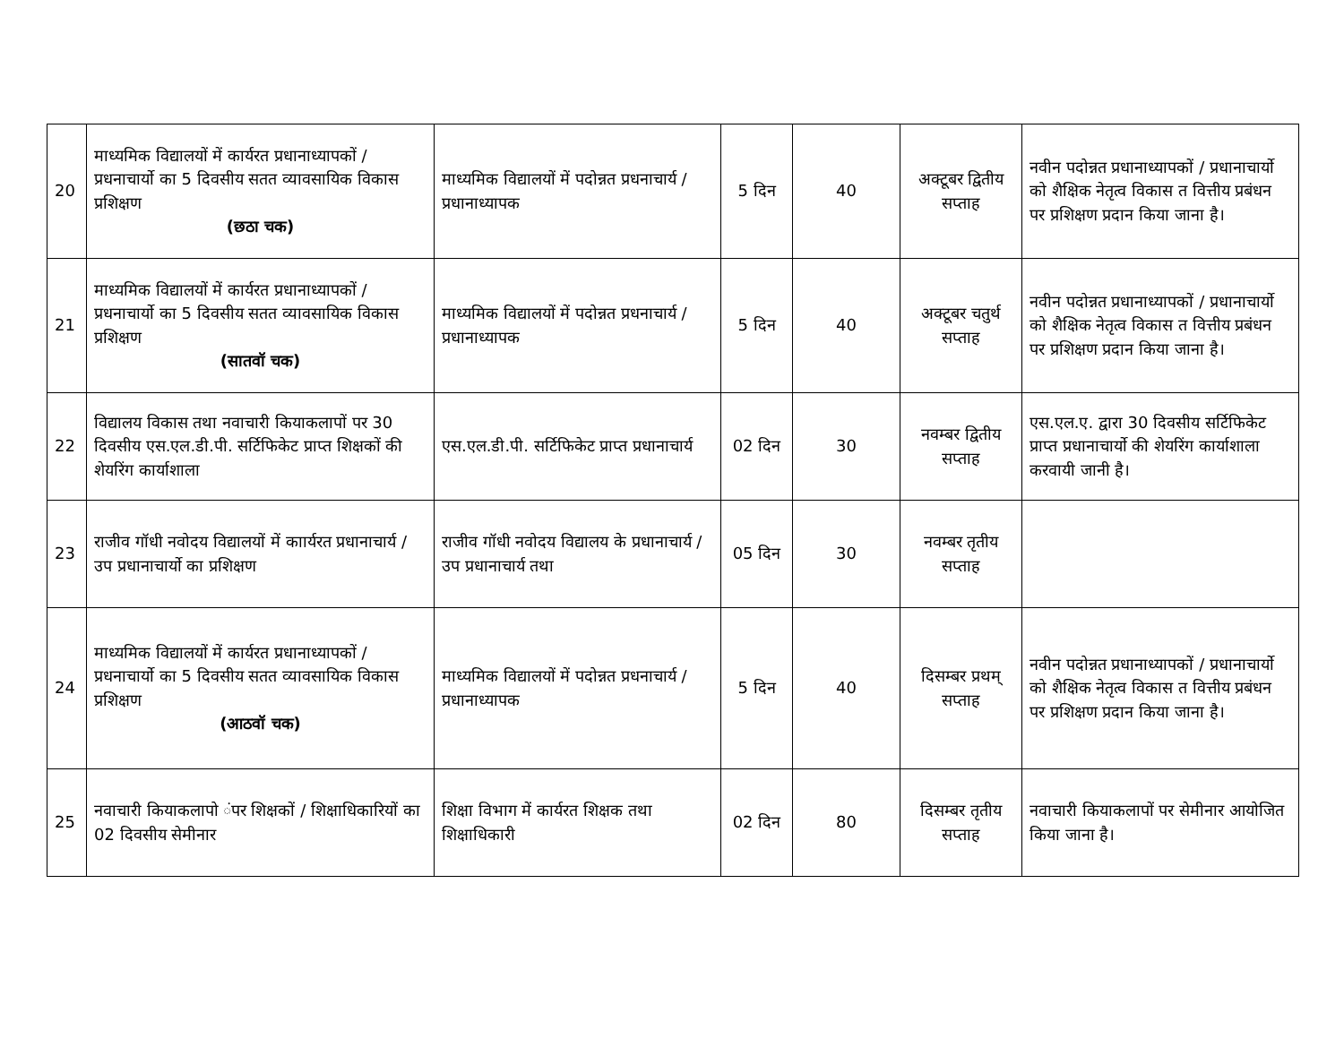| 20 | माध्यमिक विद्यालयों में कार्यरत प्रधानाध्यापकों / प्रधनाचार्यो का 5 दिवसीय सतत व्यावसायिक विकास प्रशिक्षण (छठा चक) | माध्यमिक विद्यालयों में पदोन्नत प्रधनाचार्य / प्रधानाध्यापक | 5 दिन | 40 | अक्टूबर द्वितीय सप्ताह | नवीन पदोन्नत प्रधानाध्यापकों / प्रधानाचार्यो को शैक्षिक नेतृत्व विकास त वित्तीय प्रबंधन पर प्रशिक्षण प्रदान किया जाना है। |
| 21 | माध्यमिक विद्यालयों में कार्यरत प्रधानाध्यापकों / प्रधनाचार्यो का 5 दिवसीय सतत व्यावसायिक विकास प्रशिक्षण (सातवॉ चक) | माध्यमिक विद्यालयों में पदोन्नत प्रधनाचार्य / प्रधानाध्यापक | 5 दिन | 40 | अक्टूबर चतुर्थ सप्ताह | नवीन पदोन्नत प्रधानाध्यापकों / प्रधानाचार्यो को शैक्षिक नेतृत्व विकास त वित्तीय प्रबंधन पर प्रशिक्षण प्रदान किया जाना है। |
| 22 | विद्यालय विकास तथा नवाचारी कियाकलापों पर 30 दिवसीय एस.एल.डी.पी. सर्टिफिकेट प्राप्त शिक्षकों की शेयरिंग कार्याशाला | एस.एल.डी.पी. सर्टिफिकेट प्राप्त प्रधानाचार्य | 02 दिन | 30 | नवम्बर द्वितीय सप्ताह | एस.एल.ए. द्वारा 30 दिवसीय सर्टिफिकेट प्राप्त प्रधानाचार्यो की शेयरिंग कार्याशाला करवायी जानी है। |
| 23 | राजीव गॉधी नवोदय विद्यालयों में काार्यरत प्रधानाचार्य / उप प्रधानाचार्यो का प्रशिक्षण | राजीव गॉधी नवोदय विद्यालय के प्रधानाचार्य / उप प्रधानाचार्य तथा | 05 दिन | 30 | नवम्बर तृतीय सप्ताह | |
| 24 | माध्यमिक विद्यालयों में कार्यरत प्रधानाध्यापकों / प्रधनाचार्यो का 5 दिवसीय सतत व्यावसायिक विकास प्रशिक्षण (आठवॉ चक) | माध्यमिक विद्यालयों में पदोन्नत प्रधनाचार्य / प्रधानाध्यापक | 5 दिन | 40 | दिसम्बर प्रथम् सप्ताह | नवीन पदोन्नत प्रधानाध्यापकों / प्रधानाचार्यो को शैक्षिक नेतृत्व विकास त वित्तीय प्रबंधन पर प्रशिक्षण प्रदान किया जाना है। |
| 25 | नवाचारी कियाकलापो ंपर शिक्षकों / शिक्षाधिकारियों का 02 दिवसीय सेमीनार | शिक्षा विभाग में कार्यरत शिक्षक तथा शिक्षाधिकारी | 02 दिन | 80 | दिसम्बर तृतीय सप्ताह | नवाचारी कियाकलापों पर सेमीनार आयोजित किया जाना है। |